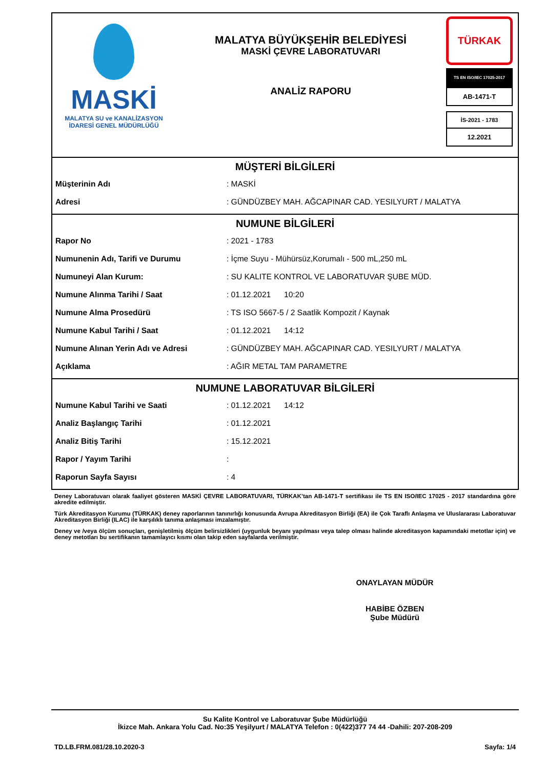MASKİ
MALATYA SU ve KANALİZASYON
İDARESİ GENEL MÜDÜRLÜĞÜ
MALATYA BÜYÜKŞEHİR BELEDİYESİ
MASKİ ÇEVRE LABORATUVARI
ANALİZ RAPORU
TÜRKAK
TS EN ISO/IEC 17025-2017
AB-1471-T
İS-2021 - 1783
12.2021
MÜŞTERİ BİLGİLERİ
| Müşterinin Adı | : MASKİ |
| Adresi | : GÜNDÜZBEY MAH. AĞCAPINAR CAD. YESILYURT / MALATYA |
NUMUNE BİLGİLERİ
| Rapor No | : 2021 - 1783 |
| Numunenin Adı, Tarifi ve Durumu | : İçme Suyu - Mühürsüz,Korumalı - 500 mL,250 mL |
| Numuneyi Alan Kurum: | : SU KALITE KONTROL VE LABORATUVAR ŞUBE MÜD. |
| Numune Alınma Tarihi / Saat | : 01.12.2021 10:20 |
| Numune Alma Prosedürü | : TS ISO 5667-5 / 2 Saatlik Kompozit / Kaynak |
| Numune Kabul Tarihi / Saat | : 01.12.2021 14:12 |
| Numune Alınan Yerin Adı ve Adresi | : GÜNDÜZBEY MAH. AĞCAPINAR CAD. YESILYURT / MALATYA |
| Açıklama | : AĞIR METAL TAM PARAMETRE |
NUMUNE LABORATUVAR BİLGİLERİ
| Numune Kabul Tarihi ve Saati | : 01.12.2021 14:12 |
| Analiz Başlangıç Tarihi | : 01.12.2021 |
| Analiz Bitiş Tarihi | : 15.12.2021 |
| Rapor / Yayım Tarihi | : |
| Raporun Sayfa Sayısı | : 4 |
Deney Laboratuvarı olarak faaliyet gösteren MASKİ ÇEVRE LABORATUVARI, TÜRKAK’tan AB-1471-T sertifikası ile TS EN ISO/IEC 17025 - 2017 standardına göre akredite edilmiştir.
Türk Akreditasyon Kurumu (TÜRKAK) deney raporlarının tanınırlığı konusunda Avrupa Akreditasyon Birliği (EA) ile Çok Taraflı Anlaşma ve Uluslararası Laboratuvar Akreditasyon Birliği (ILAC) ile karşılıklı tanıma anlaşması imzalamıştır.
Deney ve /veya ölçüm sonuçları, genişletilmiş ölçüm belirsizlikleri (uygunluk beyanı yapılması veya talep olması halinde akreditasyon kapamındaki metotlar için) ve deney metotları bu sertifikanın tamamlayıcı kısmı olan takip eden sayfalarda verilmiştir.
ONAYLAYAN MÜDÜR
HABİBE ÖZBEN
Şube Müdürü
Su Kalite Kontrol ve Laboratuvar Şube Müdürlüğü
İkizce Mah. Ankara Yolu Cad. No:35 Yeşilyurt / MALATYA Telefon : 0(422)377 74 44 -Dahili: 207-208-209
TD.LB.FRM.081/28.10.2020-3 Sayfa: 1/4